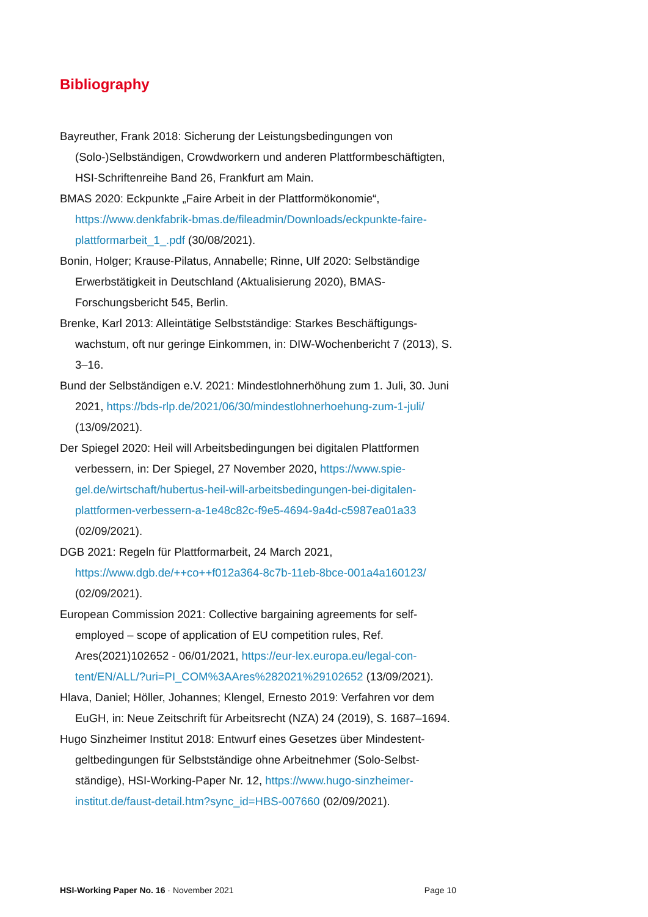Bibliography
Bayreuther, Frank 2018: Sicherung der Leistungsbedingungen von (Solo-)Selbständigen, Crowdworkern und anderen Plattformbeschäftig­ten, HSI-Schriftenreihe Band 26, Frankfurt am Main.
BMAS 2020: Eckpunkte „Faire Arbeit in der Plattformökonomie“, https://www.denkfabrik-bmas.de/fileadmin/Downloads/eckpunkte-faire-plattformarbeit_1_.pdf (30/08/2021).
Bonin, Holger; Krause-Pilatus, Annabelle; Rinne, Ulf 2020: Selbständige Erwerbstätigkeit in Deutschland (Aktualisierung 2020), BMAS-Forschungsbericht 545, Berlin.
Brenke, Karl 2013: Alleintätige Selbstständige: Starkes Beschäftigungs­wachstum, oft nur geringe Einkommen, in: DIW-Wochenbericht 7 (2013), S. 3–16.
Bund der Selbständigen e.V. 2021: Mindestlohnerhöhung zum 1. Juli, 30. Juni 2021, https://bds-rlp.de/2021/06/30/mindestlohnerhoehung-zum-1-juli/ (13/09/2021).
Der Spiegel 2020: Heil will Arbeitsbedingungen bei digitalen Plattformen verbessern, in: Der Spiegel, 27 November 2020, https://www.spie­gel.de/wirtschaft/hubertus-heil-will-arbeitsbedingungen-bei-digitalen-plattformen-verbessern-a-1e48c82c-f9e5-4694-9a4d-c5987ea01a33 (02/09/2021).
DGB 2021: Regeln für Plattformarbeit, 24 March 2021, https://www.dgb.de/++co++f012a364-8c7b-11eb-8bce-001a4a160123/ (02/09/2021).
European Commission 2021: Collective bargaining agreements for self-employed – scope of application of EU competition rules, Ref. Ares(2021)102652 - 06/01/2021, https://eur-lex.europa.eu/legal-con­tent/EN/ALL/?uri=PI_COM%3AAres%282021%29102652 (13/09/2021).
Hlava, Daniel; Höller, Johannes; Klengel, Ernesto 2019: Verfahren vor dem EuGH, in: Neue Zeitschrift für Arbeitsrecht (NZA) 24 (2019), S. 1687–1694.
Hugo Sinzheimer Institut 2018: Entwurf eines Gesetzes über Mindestent­geltbedingungen für Selbstständige ohne Arbeitnehmer (Solo-Selbst­ständige), HSI-Working-Paper Nr. 12, https://www.hugo-sinzheimer-institut.de/faust-detail.htm?sync_id=HBS-007660 (02/09/2021).
HSI-Working Paper No. 16 · November 2021 Page 10